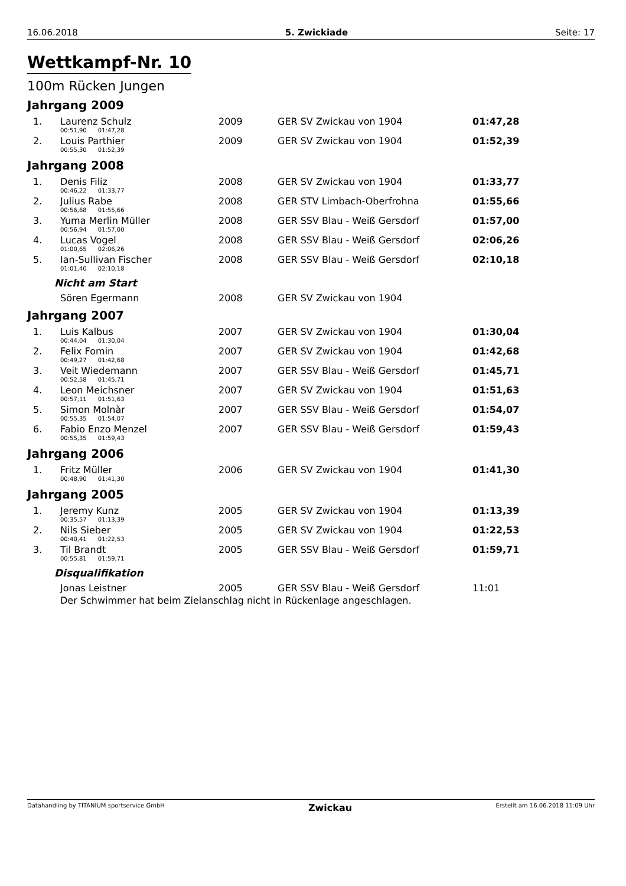16.06.2018 5. Zwickiade Seite: 17
Wettkampf-Nr. 10
100m Rücken Jungen
Jahrgang 2009
| 1. | Laurenz Schulz | 2009 | GER SV Zwickau von 1904 | 01:47,28 |
| | 00:51,90 01:47,28 | | | |
| 2. | Louis Parthier | 2009 | GER SV Zwickau von 1904 | 01:52,39 |
| | 00:55,30 01:52,39 | | | |
Jahrgang 2008
| 1. | Denis Filiz | 2008 | GER SV Zwickau von 1904 | 01:33,77 |
| | 00:46,22 01:33,77 | | | |
| 2. | Julius Rabe | 2008 | GER STV Limbach-Oberfrohna | 01:55,66 |
| | 00:56,68 01:55,66 | | | |
| 3. | Yuma Merlin Müller | 2008 | GER SSV Blau - Weiß Gersdorf | 01:57,00 |
| | 00:56,94 01:57,00 | | | |
| 4. | Lucas Vogel | 2008 | GER SSV Blau - Weiß Gersdorf | 02:06,26 |
| | 01:00,65 02:06,26 | | | |
| 5. | Ian-Sullivan Fischer | 2008 | GER SSV Blau - Weiß Gersdorf | 02:10,18 |
| | 01:01,40 02:10,18 | | | |
Nicht am Start
| | Sören Egermann | 2008 | GER SV Zwickau von 1904 |
Jahrgang 2007
| 1. | Luis Kalbus | 2007 | GER SV Zwickau von 1904 | 01:30,04 |
| | 00:44,04 01:30,04 | | | |
| 2. | Felix Fomin | 2007 | GER SV Zwickau von 1904 | 01:42,68 |
| | 00:49,27 01:42,68 | | | |
| 3. | Veit Wiedemann | 2007 | GER SSV Blau - Weiß Gersdorf | 01:45,71 |
| | 00:52,58 01:45,71 | | | |
| 4. | Leon Meichsner | 2007 | GER SV Zwickau von 1904 | 01:51,63 |
| | 00:57,11 01:51,63 | | | |
| 5. | Simon Molnàr | 2007 | GER SSV Blau - Weiß Gersdorf | 01:54,07 |
| | 00:55,35 01:54,07 | | | |
| 6. | Fabio Enzo Menzel | 2007 | GER SSV Blau - Weiß Gersdorf | 01:59,43 |
| | 00:55,35 01:59,43 | | | |
Jahrgang 2006
| 1. | Fritz Müller | 2006 | GER SV Zwickau von 1904 | 01:41,30 |
| | 00:48,90 01:41,30 | | | |
Jahrgang 2005
| 1. | Jeremy Kunz | 2005 | GER SV Zwickau von 1904 | 01:13,39 |
| | 00:35,57 01:13,39 | | | |
| 2. | Nils Sieber | 2005 | GER SV Zwickau von 1904 | 01:22,53 |
| | 00:40,41 01:22,53 | | | |
| 3. | Til Brandt | 2005 | GER SSV Blau - Weiß Gersdorf | 01:59,71 |
| | 00:55,81 01:59,71 | | | |
Disqualifikation
| | Jonas Leistner | 2005 | GER SSV Blau - Weiß Gersdorf | 11:01 |
| | Der Schwimmer hat beim Zielanschlag nicht in Rückenlage angeschlagen. | | | |
Datahandling by TITANIUM sportservice GmbH Zwickau Erstellt am 16.06.2018 11:09 Uhr